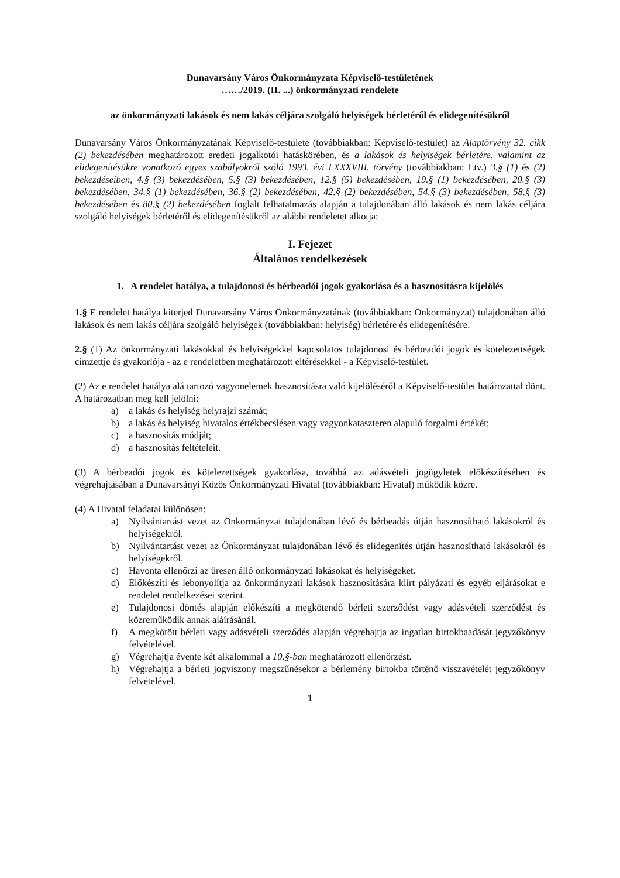Dunavarsány Város Önkormányzata Képviselő-testületének
……/2019. (II. ...) önkormányzati rendelete
az önkormányzati lakások és nem lakás céljára szolgáló helyiségek bérletéről és elidegenítésükről
Dunavarsány Város Önkormányzatának Képviselő-testülete (továbbiakban: Képviselő-testület) az Alaptörvény 32. cikk (2) bekezdésében meghatározott eredeti jogalkotói hatáskörében, és a lakások és helyiségek bérletére, valamint az elidegenítésükre vonatkozó egyes szabályokról szóló 1993. évi LXXXVIII. törvény (továbbiakban: Ltv.) 3.§ (1) és (2) bekezdéseiben, 4.§ (3) bekezdésében, 5.§ (3) bekezdésében, 12.§ (5) bekezdésében, 19.§ (1) bekezdésében, 20.§ (3) bekezdésében, 34.§ (1) bekezdésében, 36.§ (2) bekezdésében, 42.§ (2) bekezdésében, 54.§ (3) bekezdésében, 58.§ (3) bekezdésében és 80.§ (2) bekezdésében foglalt felhatalmazás alapján a tulajdonában álló lakások és nem lakás céljára szolgáló helyiségek bérletéről és elidegenítésükről az alábbi rendeletet alkotja:
I. Fejezet
Általános rendelkezések
1. A rendelet hatálya, a tulajdonosi és bérbeadói jogok gyakorlása és a hasznosításra kijelölés
1.§ E rendelet hatálya kiterjed Dunavarsány Város Önkormányzatának (továbbiakban: Önkormányzat) tulajdonában álló lakások és nem lakás céljára szolgáló helyiségek (továbbiakban: helyiség) bérletére és elidegenítésére.
2.§ (1) Az önkormányzati lakásokkal és helyiségekkel kapcsolatos tulajdonosi és bérbeadói jogok és kötelezettségek címzettje és gyakorlója - az e rendeletben meghatározott eltérésekkel - a Képviselő-testület.
(2) Az e rendelet hatálya alá tartozó vagyonelemek hasznosításra való kijelöléséről a Képviselő-testület határozattal dönt. A határozatban meg kell jelölni:
a) a lakás és helyiség helyrajzi számát;
b) a lakás és helyiség hivatalos értékbecslésen vagy vagyonkataszteren alapuló forgalmi értékét;
c) a hasznosítás módját;
d) a hasznosítás feltételeit.
(3) A bérbeadói jogok és kötelezettségek gyakorlása, továbbá az adásvételi jogügyletek előkészítésében és végrehajtásában a Dunavarsányi Közös Önkormányzati Hivatal (továbbiakban: Hivatal) működik közre.
(4) A Hivatal feladatai különösen:
a) Nyilvántartást vezet az Önkormányzat tulajdonában lévő és bérbeadás útján hasznosítható lakásokról és helyiségekről.
b) Nyilvántartást vezet az Önkormányzat tulajdonában lévő és elidegenítés útján hasznosítható lakásokról és helyiségekről.
c) Havonta ellenőrzi az üresen álló önkormányzati lakásokat és helyiségeket.
d) Előkészíti és lebonyolítja az önkormányzati lakások hasznosítására kiírt pályázati és egyéb eljárásokat e rendelet rendelkezései szerint.
e) Tulajdonosi döntés alapján előkészíti a megkötendő bérleti szerződést vagy adásvételi szerződést és közreműködik annak aláírásánál.
f) A megkötött bérleti vagy adásvételi szerződés alapján végrehajtja az ingatlan birtokbaadását jegyzőkönyv felvételével.
g) Végrehajtja évente két alkalommal a 10.§-ban meghatározott ellenőrzést.
h) Végrehajtja a bérleti jogviszony megszűnésekor a bérlemény birtokba történő visszavételét jegyzőkönyv felvételével.
1